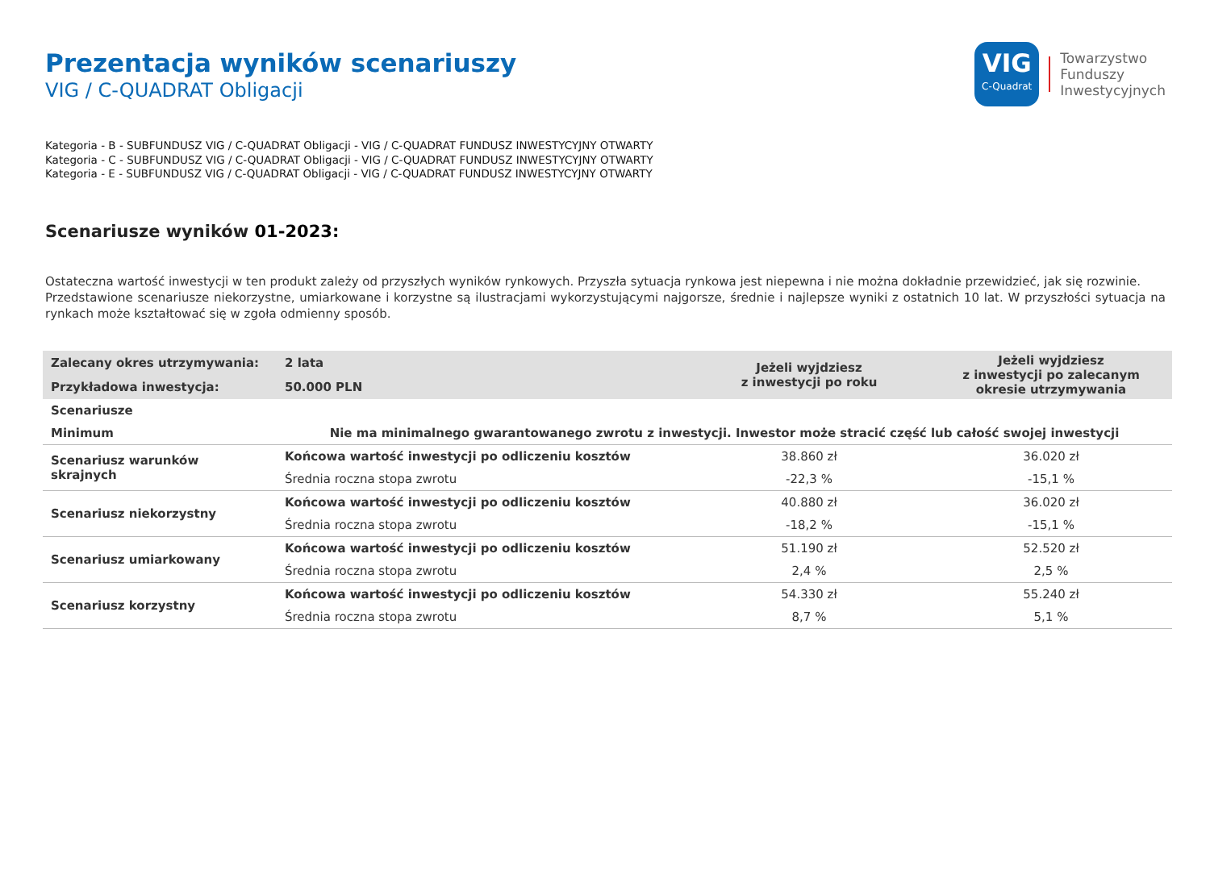Prezentacja wyników scenariuszy
VIG / C-QUADRAT Obligacji
VIG
C-Quadrat
Towarzystwo
Funduszy
Inwestycyjnych
Kategoria - B - SUBFUNDUSZ VIG / C-QUADRAT Obligacji - VIG / C-QUADRAT FUNDUSZ INWESTYCYJNY OTWARTY
Kategoria - C - SUBFUNDUSZ VIG / C-QUADRAT Obligacji - VIG / C-QUADRAT FUNDUSZ INWESTYCYJNY OTWARTY
Kategoria - E - SUBFUNDUSZ VIG / C-QUADRAT Obligacji - VIG / C-QUADRAT FUNDUSZ INWESTYCYJNY OTWARTY
Scenariusze wyników 01-2023:
Ostateczna wartość inwestycji w ten produkt zależy od przyszłych wyników rynkowych. Przyszła sytuacja rynkowa jest niepewna i nie można dokładnie przewidzieć, jak się rozwinie.
Przedstawione scenariusze niekorzystne, umiarkowane i korzystne są ilustracjami wykorzystującymi najgorsze, średnie i najlepsze wyniki z ostatnich 10 lat. W przyszłości sytuacja na rynkach może kształtować się w zgoła odmienny sposób.
| Zalecany okres utrzymywania: | 2 lata | Jeżeli wyjdziesz z inwestycji po roku | Jeżeli wyjdziesz z inwestycji po zalecanym okresie utrzymywania |
| --- | --- | --- | --- |
| Przykładowa inwestycja: | 50.000 PLN | | |
| Scenariusze | | | |
| Minimum | Nie ma minimalnego gwarantowanego zwrotu z inwestycji. Inwestor może stracić część lub całość swojej inwestycji | | |
| Scenariusz warunków skrajnych | Końcowa wartość inwestycji po odliczeniu kosztów | 38.860 zł | 36.020 zł |
| | Średnia roczna stopa zwrotu | -22,3 % | -15,1 % |
| Scenariusz niekorzystny | Końcowa wartość inwestycji po odliczeniu kosztów | 40.880 zł | 36.020 zł |
| | Średnia roczna stopa zwrotu | -18,2 % | -15,1 % |
| Scenariusz umiarkowany | Końcowa wartość inwestycji po odliczeniu kosztów | 51.190 zł | 52.520 zł |
| | Średnia roczna stopa zwrotu | 2,4 % | 2,5 % |
| Scenariusz korzystny | Końcowa wartość inwestycji po odliczeniu kosztów | 54.330 zł | 55.240 zł |
| | Średnia roczna stopa zwrotu | 8,7 % | 5,1 % |